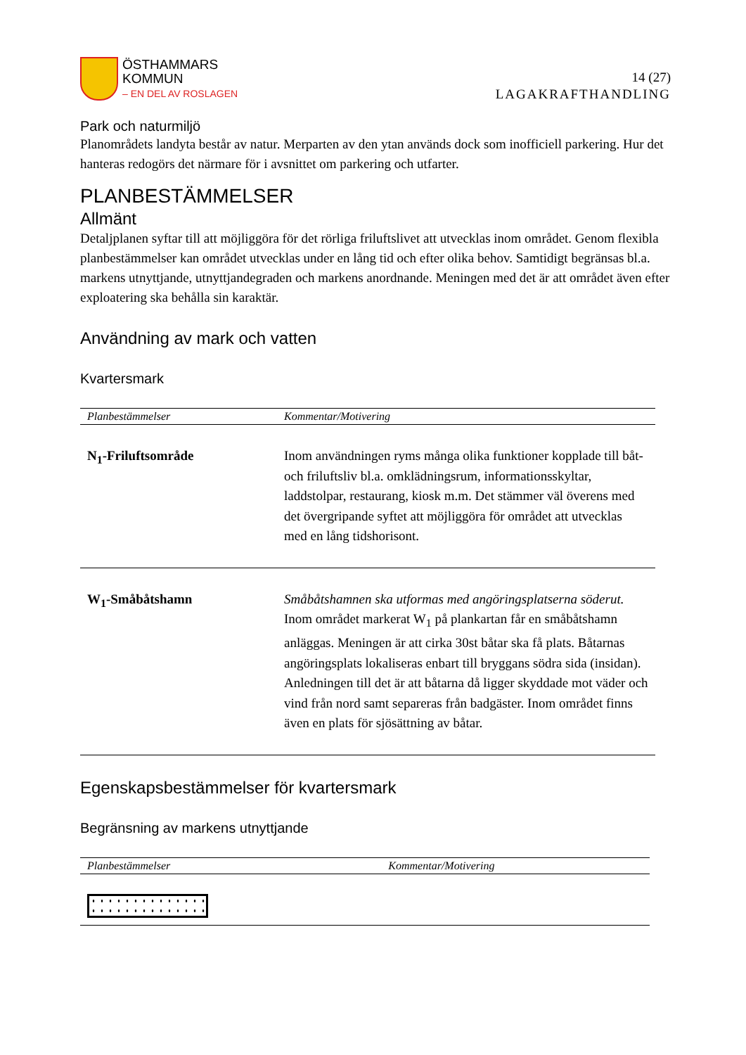ÖSTHAMMARS
KOMMUN
– EN DEL AV ROSLAGEN
14 (27)
LAGAKRAFTHANDLING
Park och naturmiljö
Planområdets landyta består av natur. Merparten av den ytan används dock som inofficiell parkering. Hur det hanteras redogörs det närmare för i avsnittet om parkering och utfarter.
PLANBESTÄMMELSER
Allmänt
Detaljplanen syftar till att möjliggöra för det rörliga friluftslivet att utvecklas inom området. Genom flexibla planbestämmelser kan området utvecklas under en lång tid och efter olika behov. Samtidigt begränsas bl.a. markens utnyttjande, utnyttjandegraden och markens anordnande. Meningen med det är att området även efter exploatering ska behålla sin karaktär.
Användning av mark och vatten
Kvartersmark
| Planbestämmelser | Kommentar/Motivering |
| --- | --- |
| N<sub>1</sub>-Friluftsområde | Inom användningen ryms många olika funktioner kopplade till båt- och friluftsliv bl.a. omklädningsrum, informationsskyltar, laddstolpar, restaurang, kiosk m.m. Det stämmer väl överens med det övergripande syftet att möjliggöra för området att utvecklas med en lång tidshorisont. |
| W<sub>1</sub>-Småbåtshamn | Småbåtshamnen ska utformas med angöringsplatserna söderut. Inom området markerat W<sub>1</sub> på plankartan får en småbåtshamn anläggas. Meningen är att cirka 30st båtar ska få plats. Båtarnas angöringsplats lokaliseras enbart till bryggans södra sida (insidan). Anledningen till det är att båtarna då ligger skyddade mot väder och vind från nord samt separeras från badgäster. Inom området finns även en plats för sjösättning av båtar. |
Egenskapsbestämmelser för kvartersmark
Begränsning av markens utnyttjande
| Planbestämmelser | Kommentar/Motivering |
| --- | --- |